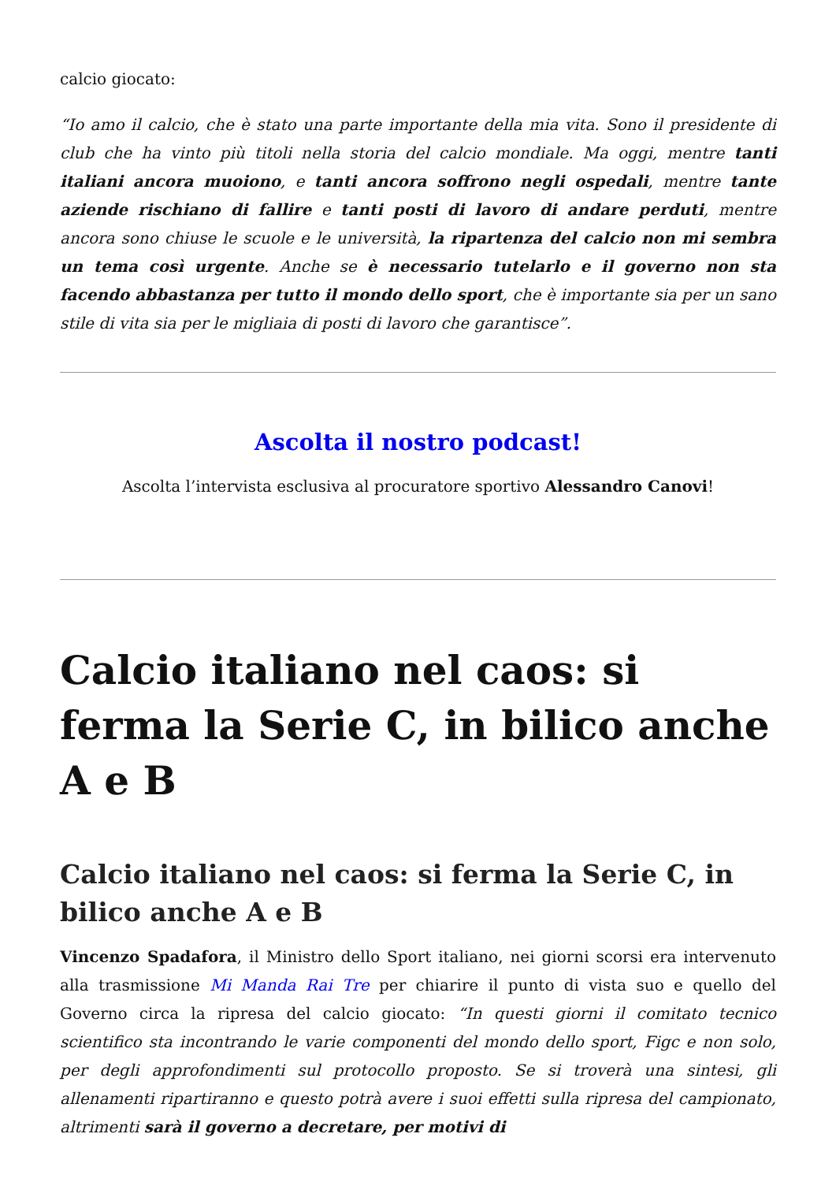calcio giocato:
“Io amo il calcio, che è stato una parte importante della mia vita. Sono il presidente di club che ha vinto più titoli nella storia del calcio mondiale. Ma oggi, mentre tanti italiani ancora muoiono, e tanti ancora soffrono negli ospedali, mentre tante aziende rischiano di fallire e tanti posti di lavoro di andare perduti, mentre ancora sono chiuse le scuole e le università, la ripartenza del calcio non mi sembra un tema così urgente. Anche se è necessario tutelarlo e il governo non sta facendo abbastanza per tutto il mondo dello sport, che è importante sia per un sano stile di vita sia per le migliaia di posti di lavoro che garantisce”.
Ascolta il nostro podcast!
Ascolta l’intervista esclusiva al procuratore sportivo Alessandro Canovi!
Calcio italiano nel caos: si ferma la Serie C, in bilico anche A e B
Calcio italiano nel caos: si ferma la Serie C, in bilico anche A e B
Vincenzo Spadafora, il Ministro dello Sport italiano, nei giorni scorsi era intervenuto alla trasmissione Mi Manda Rai Tre per chiarire il punto di vista suo e quello del Governo circa la ripresa del calcio giocato: “In questi giorni il comitato tecnico scientifico sta incontrando le varie componenti del mondo dello sport, Figc e non solo, per degli approfondimenti sul protocollo proposto. Se si troverà una sintesi, gli allenamenti ripartiranno e questo potrà avere i suoi effetti sulla ripresa del campionato, altrimenti sarà il governo a decretare, per motivi di